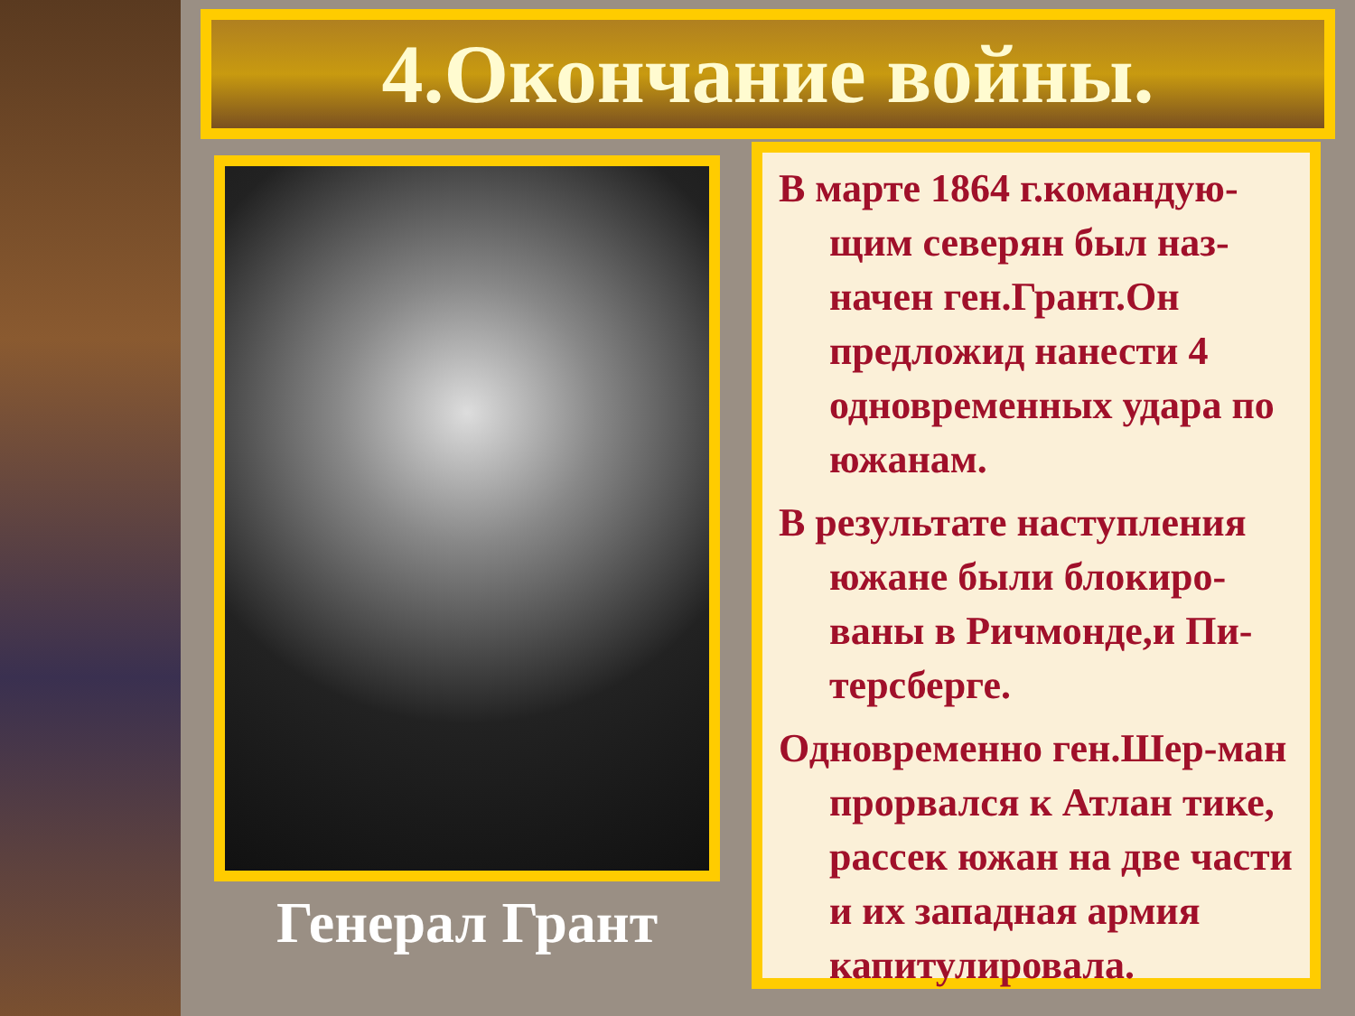4.Окончание войны.
Генерал Грант
В марте 1864 г.командую-щим северян был наз-начен ген.Грант.Он предложид нанести 4 одновременных удара по южанам.
В результате наступления южане были блокиро-ваны в Ричмонде,и Пи-терсберге.
Одновременно ген.Шер-ман прорвался к Атлан тике, рассек южан на две части и их западная армия капитулировала.